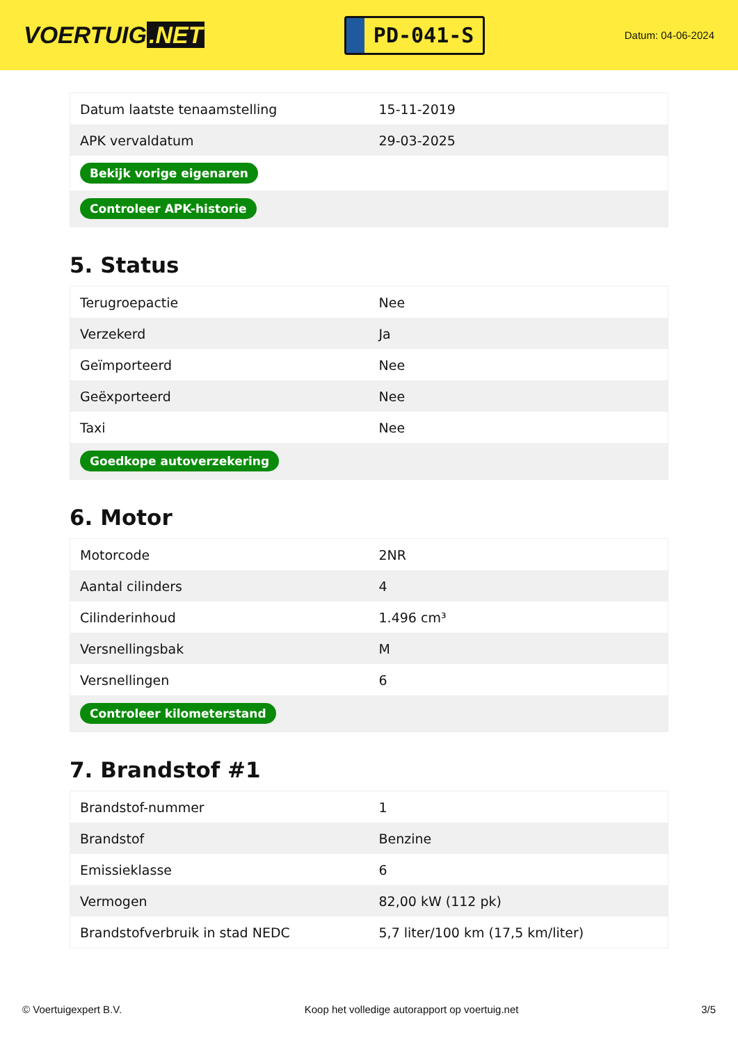VOERTUIG.NET
PD-041-S
Datum: 04-06-2024
| Datum laatste tenaamstelling | 15-11-2019 |
| APK vervaldatum | 29-03-2025 |
| Bekijk vorige eigenaren | |
| Controleer APK-historie | |
5. Status
| Terugroepactie | Nee |
| Verzekerd | Ja |
| Geïmporteerd | Nee |
| Geëxporteerd | Nee |
| Taxi | Nee |
| Goedkope autoverzekering | |
6. Motor
| Motorcode | 2NR |
| Aantal cilinders | 4 |
| Cilinderinhoud | 1.496 cm³ |
| Versnellingsbak | M |
| Versnellingen | 6 |
| Controleer kilometerstand | |
7. Brandstof #1
| Brandstof-nummer | 1 |
| Brandstof | Benzine |
| Emissieklasse | 6 |
| Vermogen | 82,00 kW (112 pk) |
| Brandstofverbruik in stad NEDC | 5,7 liter/100 km (17,5 km/liter) |
© Voertuigexpert B.V. Koop het volledige autorapport op voertuig.net 3/5